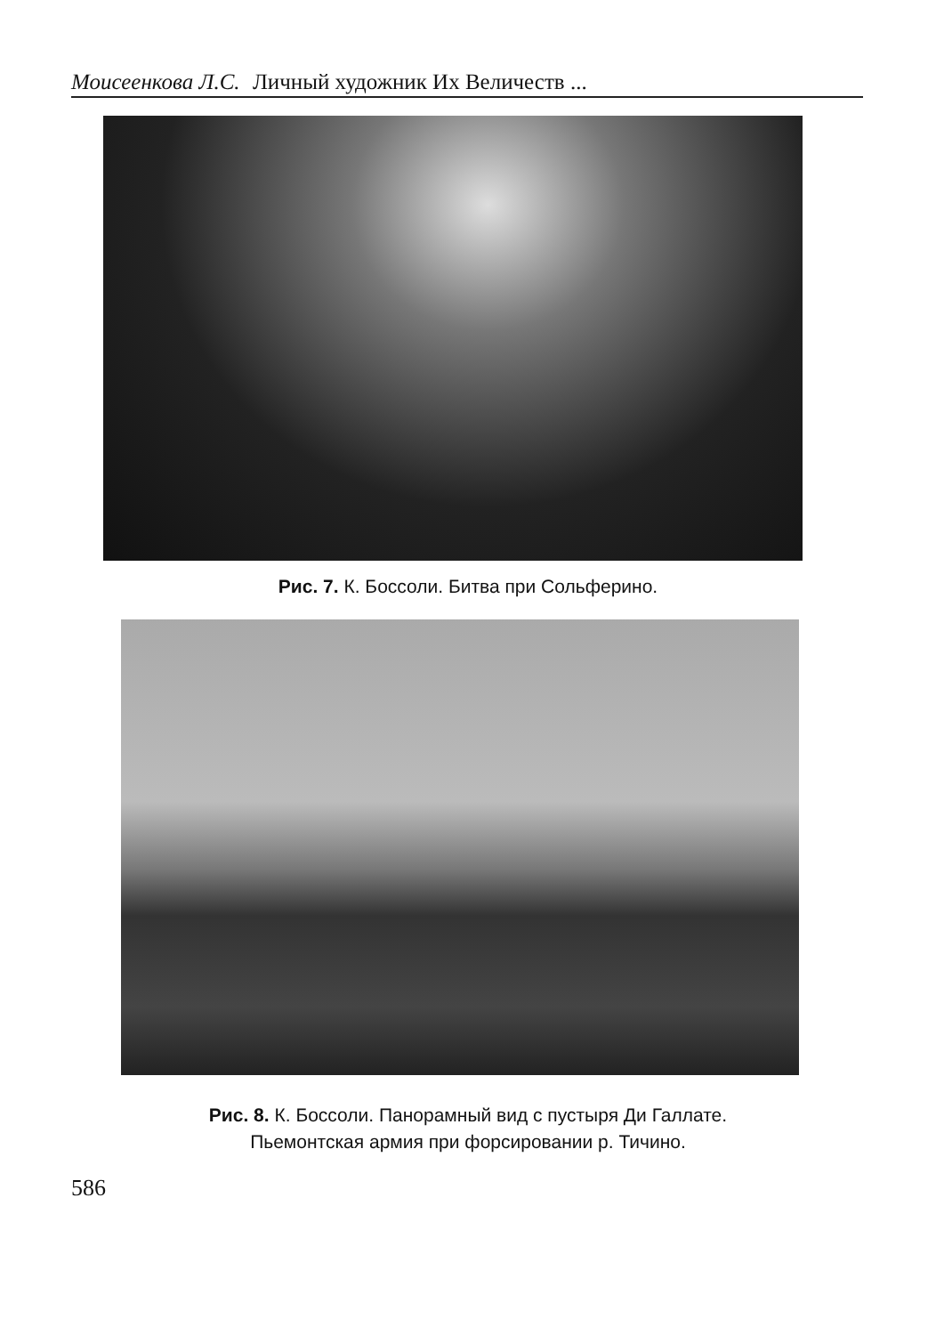Моисеенкова Л.С. Личный художник Их Величеств ...
Рис. 7. К. Боссоли. Битва при Сольферино.
Рис. 8. К. Боссоли. Панорамный вид с пустыря Ди Галлате.
Пьемонтская армия при форсировании р. Тичино.
586